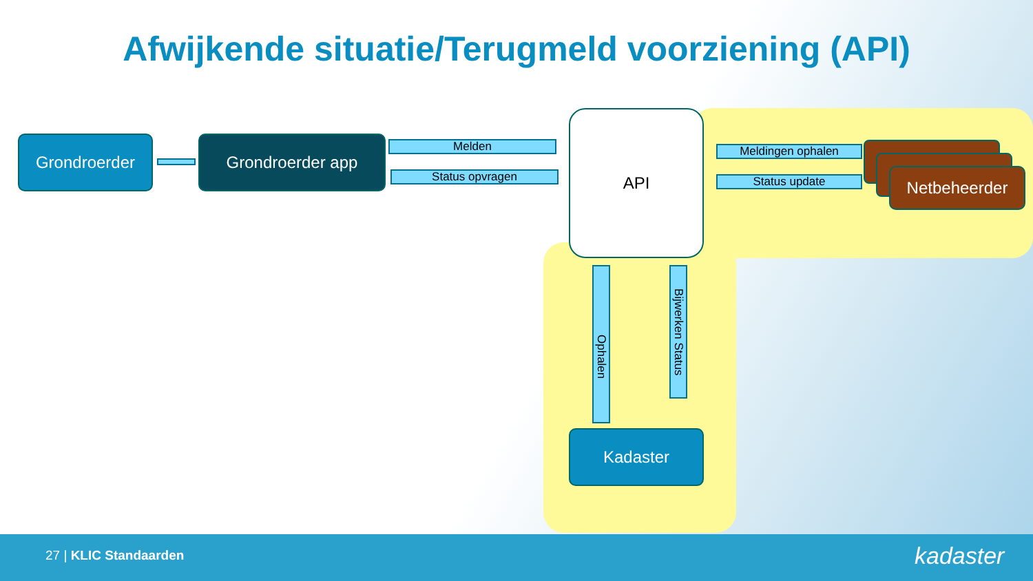Afwijkende situatie/Terugmeld voorziening (API)
Grondroerder Grondroerder app Melden
Status opvragen
API
Meldingen ophalen
Status update Netbeheerder
Ophalen
Bijwerken Status
Kadaster
27 | KLIC Standaarden kadaster